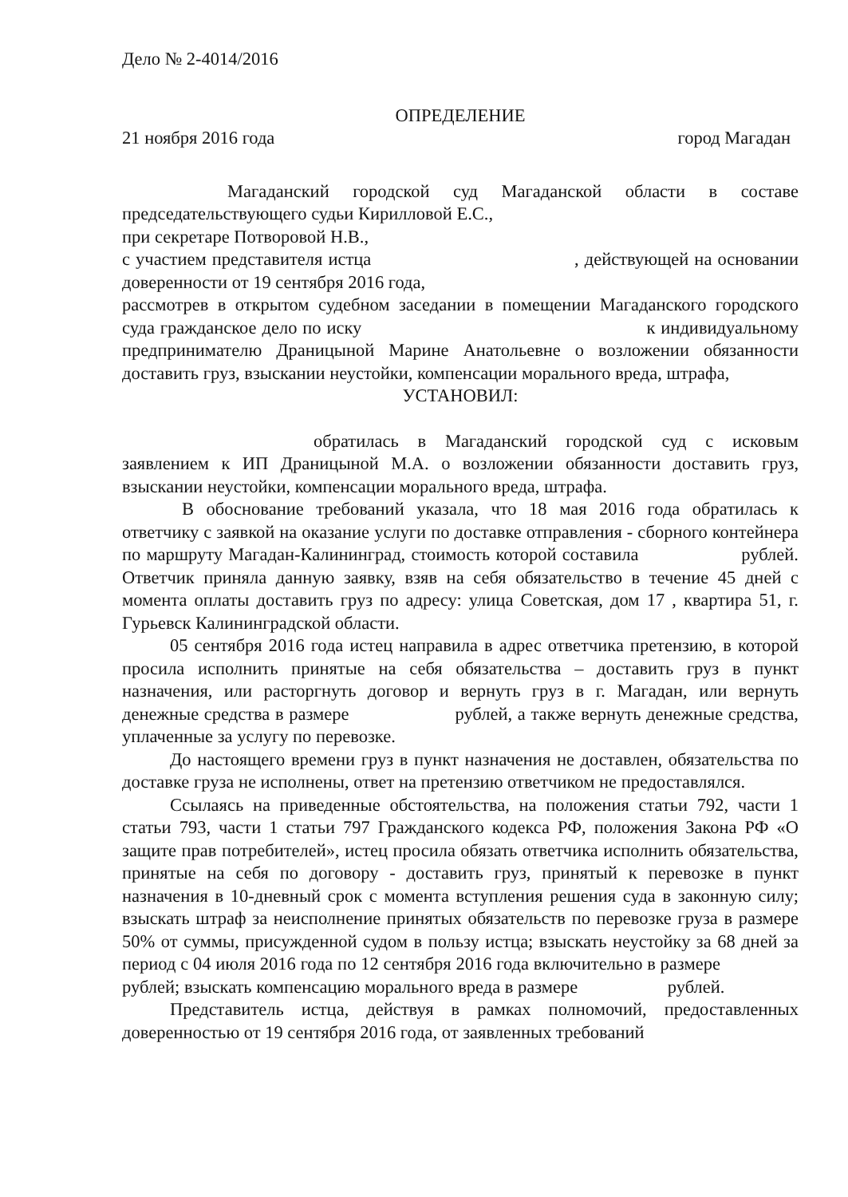Дело № 2-4014/2016
ОПРЕДЕЛЕНИЕ
21 ноября 2016 года город Магадан
Магаданский городской суд Магаданской области в составе председательствующего судьи Кирилловой Е.С.,
при секретаре Потворовой Н.В.,
с участием представителя истца , действующей на основании доверенности от 19 сентября 2016 года,
рассмотрев в открытом судебном заседании в помещении Магаданского городского суда гражданское дело по иску к индивидуальному предпринимателю Драницыной Марине Анатольевне о возложении обязанности доставить груз, взыскании неустойки, компенсации морального вреда, штрафа,
УСТАНОВИЛ:
обратилась в Магаданский городской суд с исковым заявлением к ИП Драницыной М.А. о возложении обязанности доставить груз, взыскании неустойки, компенсации морального вреда, штрафа.
В обоснование требований указала, что 18 мая 2016 года обратилась к ответчику с заявкой на оказание услуги по доставке отправления - сборного контейнера по маршруту Магадан-Калининград, стоимость которой составила рублей. Ответчик приняла данную заявку, взяв на себя обязательство в течение 45 дней с момента оплаты доставить груз по адресу: улица Советская, дом 17 , квартира 51, г. Гурьевск Калининградской области.
05 сентября 2016 года истец направила в адрес ответчика претензию, в которой просила исполнить принятые на себя обязательства – доставить груз в пункт назначения, или расторгнуть договор и вернуть груз в г. Магадан, или вернуть денежные средства в размере рублей, а также вернуть денежные средства, уплаченные за услугу по перевозке.
До настоящего времени груз в пункт назначения не доставлен, обязательства по доставке груза не исполнены, ответ на претензию ответчиком не предоставлялся.
Ссылаясь на приведенные обстоятельства, на положения статьи 792, части 1 статьи 793, части 1 статьи 797 Гражданского кодекса РФ, положения Закона РФ «О защите прав потребителей», истец просила обязать ответчика исполнить обязательства, принятые на себя по договору - доставить груз, принятый к перевозке в пункт назначения в 10-дневный срок с момента вступления решения суда в законную силу; взыскать штраф за неисполнение принятых обязательств по перевозке груза в размере 50% от суммы, присужденной судом в пользу истца; взыскать неустойку за 68 дней за период с 04 июля 2016 года по 12 сентября 2016 года включительно в размере рублей; взыскать компенсацию морального вреда в размере рублей.
Представитель истца, действуя в рамках полномочий, предоставленных доверенностью от 19 сентября 2016 года, от заявленных требований